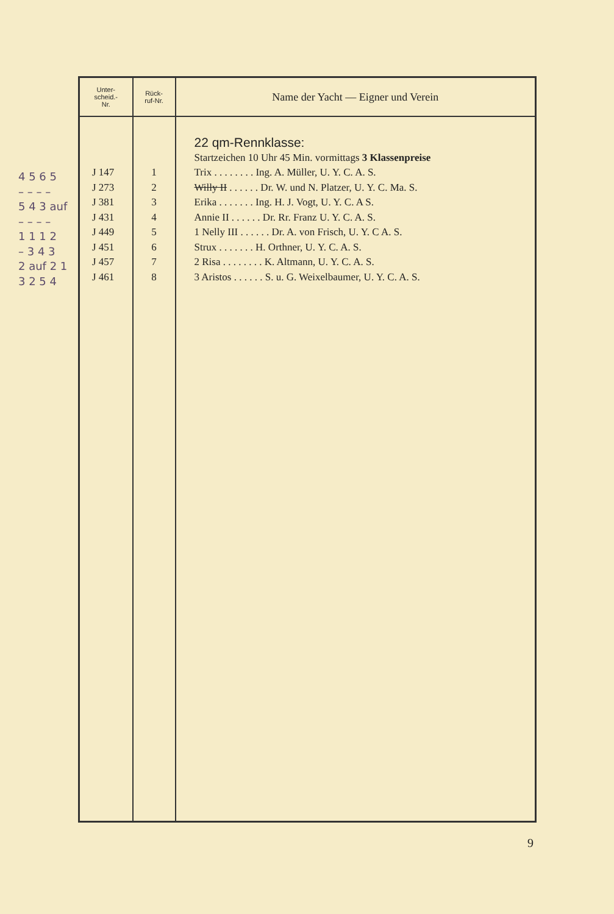4 5 6 5
– – – –
5 4 3 auf
– – – –
1 1 1 2
– 3 4 3
2 auf 2 1
3 2 5 4
| Unter- scheid.- Nr. | Rück- ruf-Nr. | Name der Yacht — Eigner und Verein |
| --- | --- | --- |
| J 147 J 273 J 381 J 431 J 449 J 451 J 457 J 461 | 1 2 3 4 5 6 7 8 | 22 qm-Rennklasse: Startzeichen 10 Uhr 45 Min. vormittags 3 Klassenpreise Trix . . . . . . . . Ing. A. Müller, U. Y. C. A. S. Willy II . . . . . . Dr. W. und N. Platzer, U. Y. C. Ma. S. Erika . . . . . . . Ing. H. J. Vogt, U. Y. C. A S. Annie II . . . . . . Dr. Rr. Franz U. Y. C. A. S. 1 Nelly III . . . . . . Dr. A. von Frisch, U. Y. C A. S. Strux . . . . . . . H. Orthner, U. Y. C. A. S. 2 Risa . . . . . . . . K. Altmann, U. Y. C. A. S. 3 Aristos . . . . . . S. u. G. Weixelbaumer, U. Y. C. A. S. |
9